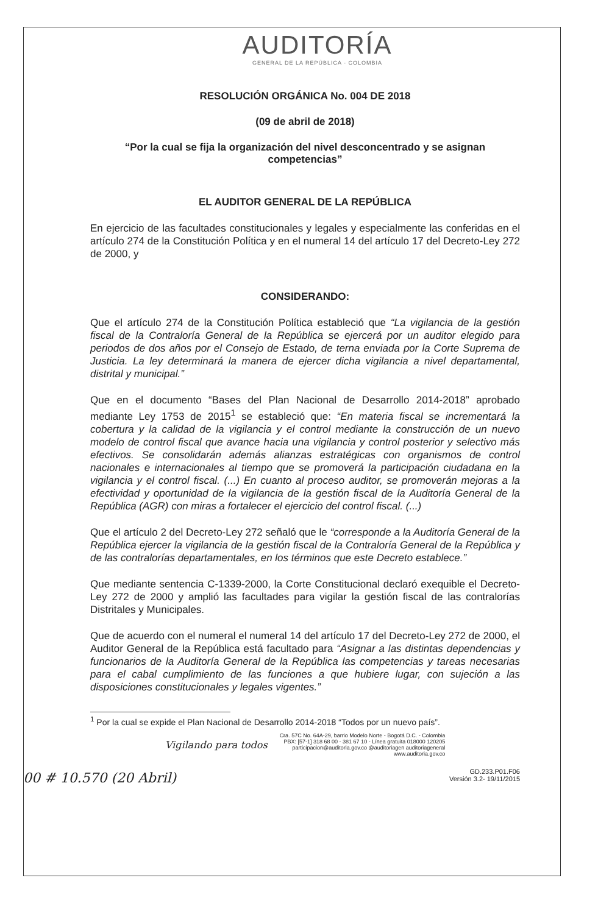AUDITORÍA
GENERAL DE LA REPÚBLICA - COLOMBIA
RESOLUCIÓN ORGÁNICA No. 004 DE 2018
(09 de abril de 2018)
“Por la cual se fija la organización del nivel desconcentrado y se asignan competencias”
EL AUDITOR GENERAL DE LA REPÚBLICA
En ejercicio de las facultades constitucionales y legales y especialmente las conferidas en el artículo 274 de la Constitución Política y en el numeral 14 del artículo 17 del Decreto-Ley 272 de 2000, y
CONSIDERANDO:
Que el artículo 274 de la Constitución Política estableció que “La vigilancia de la gestión fiscal de la Contraloría General de la República se ejercerá por un auditor elegido para periodos de dos años por el Consejo de Estado, de terna enviada por la Corte Suprema de Justicia. La ley determinará la manera de ejercer dicha vigilancia a nivel departamental, distrital y municipal.”
Que en el documento “Bases del Plan Nacional de Desarrollo 2014-2018” aprobado mediante Ley 1753 de 2015<sup>1</sup> se estableció que: “En materia fiscal se incrementará la cobertura y la calidad de la vigilancia y el control mediante la construcción de un nuevo modelo de control fiscal que avance hacia una vigilancia y control posterior y selectivo más efectivos. Se consolidarán además alianzas estratégicas con organismos de control nacionales e internacionales al tiempo que se promoverá la participación ciudadana en la vigilancia y el control fiscal. (...) En cuanto al proceso auditor, se promoverán mejoras a la efectividad y oportunidad de la vigilancia de la gestión fiscal de la Auditoría General de la República (AGR) con miras a fortalecer el ejercicio del control fiscal. (...)
Que el artículo 2 del Decreto-Ley 272 señaló que le “corresponde a la Auditoría General de la República ejercer la vigilancia de la gestión fiscal de la Contraloría General de la República y de las contralorías departamentales, en los términos que este Decreto establece.”
Que mediante sentencia C-1339-2000, la Corte Constitucional declaró exequible el Decreto-Ley 272 de 2000 y amplió las facultades para vigilar la gestión fiscal de las contralorías Distritales y Municipales.
Que de acuerdo con el numeral el numeral 14 del artículo 17 del Decreto-Ley 272 de 2000, el Auditor General de la República está facultado para “Asignar a las distintas dependencias y funcionarios de la Auditoría General de la República las competencias y tareas necesarias para el cabal cumplimiento de las funciones a que hubiere lugar, con sujeción a las disposiciones constitucionales y legales vigentes.”
<sup>1</sup> Por la cual se expide el Plan Nacional de Desarrollo 2014-2018 “Todos por un nuevo país”.
Vigilando para todos Cra. 57C No. 64A-29, barrio Modelo Norte - Bogotá D.C. - Colombia
PBX: [57-1] 318 68 00 - 381 67 10 - Línea gratuita 018000 120205
participacion@auditoria.gov.co @auditoriagen auditoriageneral
www.auditoria.gov.co
GD.233.P01.F06
Versión 3.2- 19/11/2015
00 # 10.570 (20 Abril)